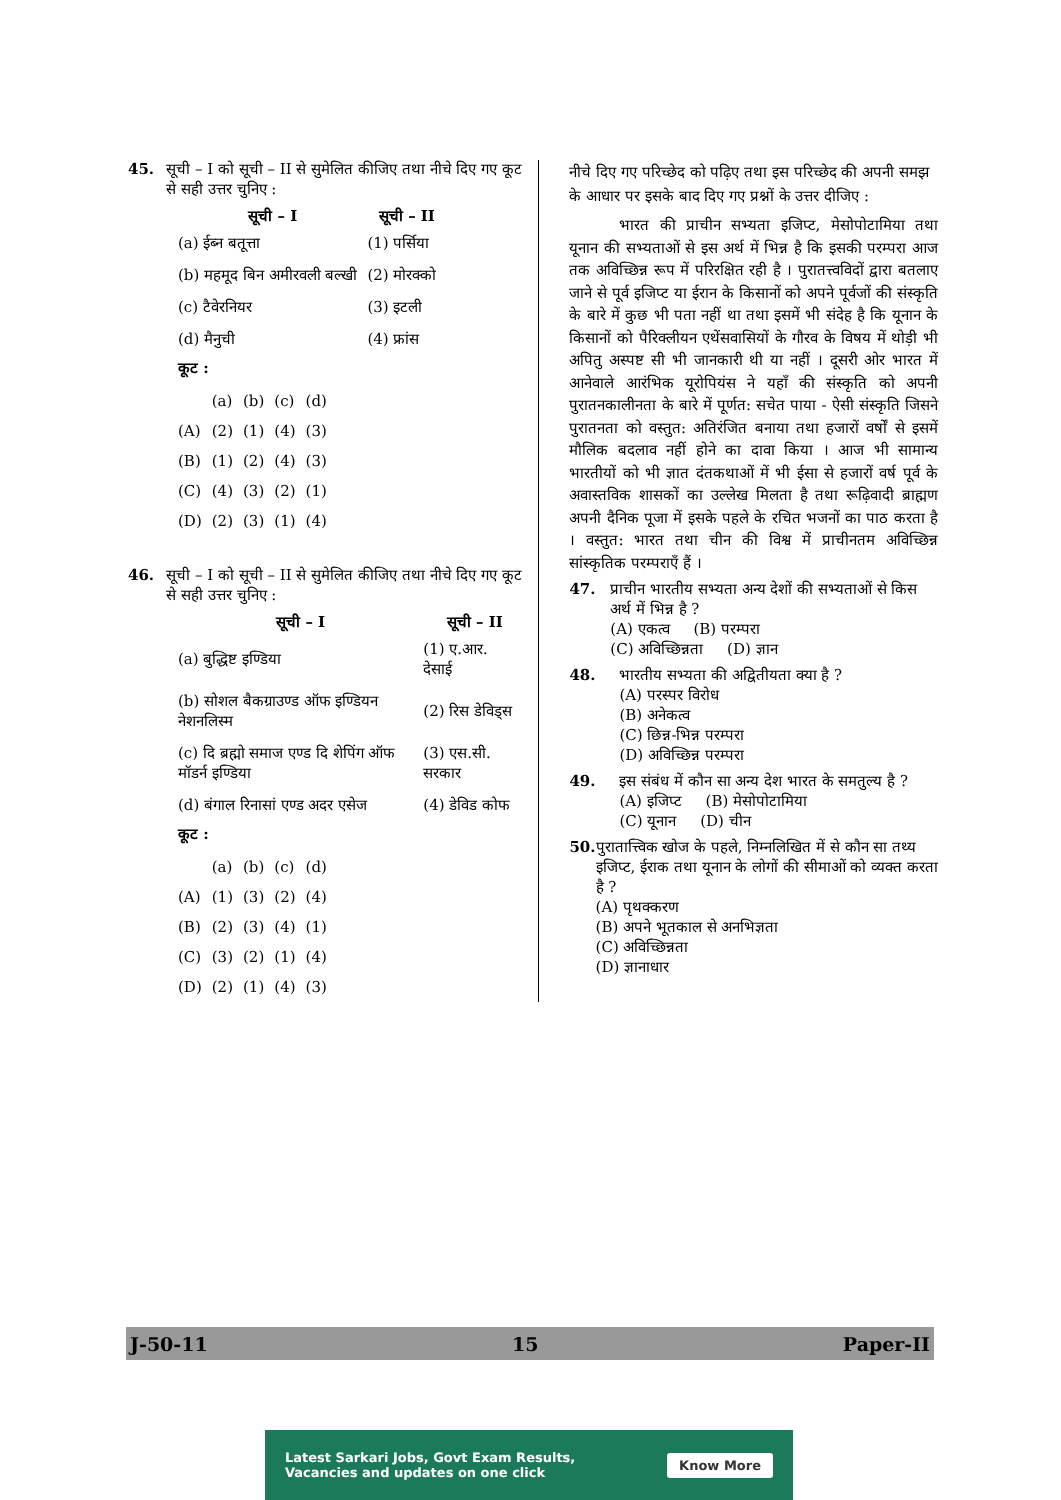45. सूची – I को सूची – II से सुमेलित कीजिए तथा नीचे दिए गए कूट से सही उत्तर चुनिए :
| सूची – I | सूची – II |
| --- | --- |
| (a) ईब्न बतूत्ता | (1) पर्सिया |
| (b) महमूद बिन अमीरवली बल्खी | (2) मोरक्को |
| (c) टैवेरनियर | (3) इटली |
| (d) मैनुची | (4) फ्रांस |
कूट :
| | (a) | (b) | (c) | (d) |
| (A) | (2) | (1) | (4) | (3) |
| (B) | (1) | (2) | (4) | (3) |
| (C) | (4) | (3) | (2) | (1) |
| (D) | (2) | (3) | (1) | (4) |
46. सूची – I को सूची – II से सुमेलित कीजिए तथा नीचे दिए गए कूट से सही उत्तर चुनिए :
| सूची – I | सूची – II |
| --- | --- |
| (a) बुद्धिष्ट इण्डिया | (1) ए.आर. देसाई |
| (b) सोशल बैकग्राउण्ड ऑफ इण्डियन नेशनलिस्म | (2) रिस डेविड्स |
| (c) दि ब्रह्मो समाज एण्ड दि शेपिंग ऑफ मॉडर्न इण्डिया | (3) एस.सी. सरकार |
| (d) बंगाल रिनासां एण्ड अदर एसेज | (4) डेविड कोफ |
कूट :
| | (a) | (b) | (c) | (d) |
| (A) | (1) | (3) | (2) | (4) |
| (B) | (2) | (3) | (4) | (1) |
| (C) | (3) | (2) | (1) | (4) |
| (D) | (2) | (1) | (4) | (3) |
नीचे दिए गए परिच्छेद को पढ़िए तथा इस परिच्छेद की अपनी समझ के आधार पर इसके बाद दिए गए प्रश्नों के उत्तर दीजिए :
भारत की प्राचीन सभ्यता इजिप्ट, मेसोपोटामिया तथा यूनान की सभ्यताओं से इस अर्थ में भिन्न है कि इसकी परम्परा आज तक अविच्छिन्न रूप में परिरक्षित रही है । पुरातत्त्वविदों द्वारा बतलाए जाने से पूर्व इजिप्ट या ईरान के किसानों को अपने पूर्वजों की संस्कृति के बारे में कुछ भी पता नहीं था तथा इसमें भी संदेह है कि यूनान के किसानों को पैरिक्लीयन एथेंसवासियों के गौरव के विषय में थोड़ी भी अपितु अस्पष्ट सी भी जानकारी थी या नहीं । दूसरी ओर भारत में आनेवाले आरंभिक यूरोपियंस ने यहाँ की संस्कृति को अपनी पुरातनकालीनता के बारे में पूर्णत: सचेत पाया - ऐसी संस्कृति जिसने पुरातनता को वस्तुत: अतिरंजित बनाया तथा हजारों वर्षों से इसमें मौलिक बदलाव नहीं होने का दावा किया । आज भी सामान्य भारतीयों को भी ज्ञात दंतकथाओं में भी ईसा से हजारों वर्ष पूर्व के अवास्तविक शासकों का उल्लेख मिलता है तथा रूढ़िवादी ब्राह्मण अपनी दैनिक पूजा में इसके पहले के रचित भजनों का पाठ करता है । वस्तुत: भारत तथा चीन की विश्व में प्राचीनतम अविच्छिन्न सांस्कृतिक परम्पराएँ हैं ।
47. प्राचीन भारतीय सभ्यता अन्य देशों की सभ्यताओं से किस अर्थ में भिन्न है ?
(A) एकत्व (B) परम्परा
(C) अविच्छिन्नता (D) ज्ञान
48. भारतीय सभ्यता की अद्वितीयता क्या है ?
(A) परस्पर विरोध
(B) अनेकत्व
(C) छिन्न-भिन्न परम्परा
(D) अविच्छिन्न परम्परा
49. इस संबंध में कौन सा अन्य देश भारत के समतुल्य है ?
(A) इजिप्ट (B) मेसोपोटामिया
(C) यूनान (D) चीन
50. पुरातात्त्विक खोज के पहले, निम्नलिखित में से कौन सा तथ्य इजिप्ट, ईराक तथा यूनान के लोगों की सीमाओं को व्यक्त करता है ?
(A) पृथक्करण
(B) अपने भूतकाल से अनभिज्ञता
(C) अविच्छिन्नता
(D) ज्ञानाधार
J-50-11 15 Paper-II
Latest Sarkari Jobs, Govt Exam Results,
Vacancies and updates on one click Know More